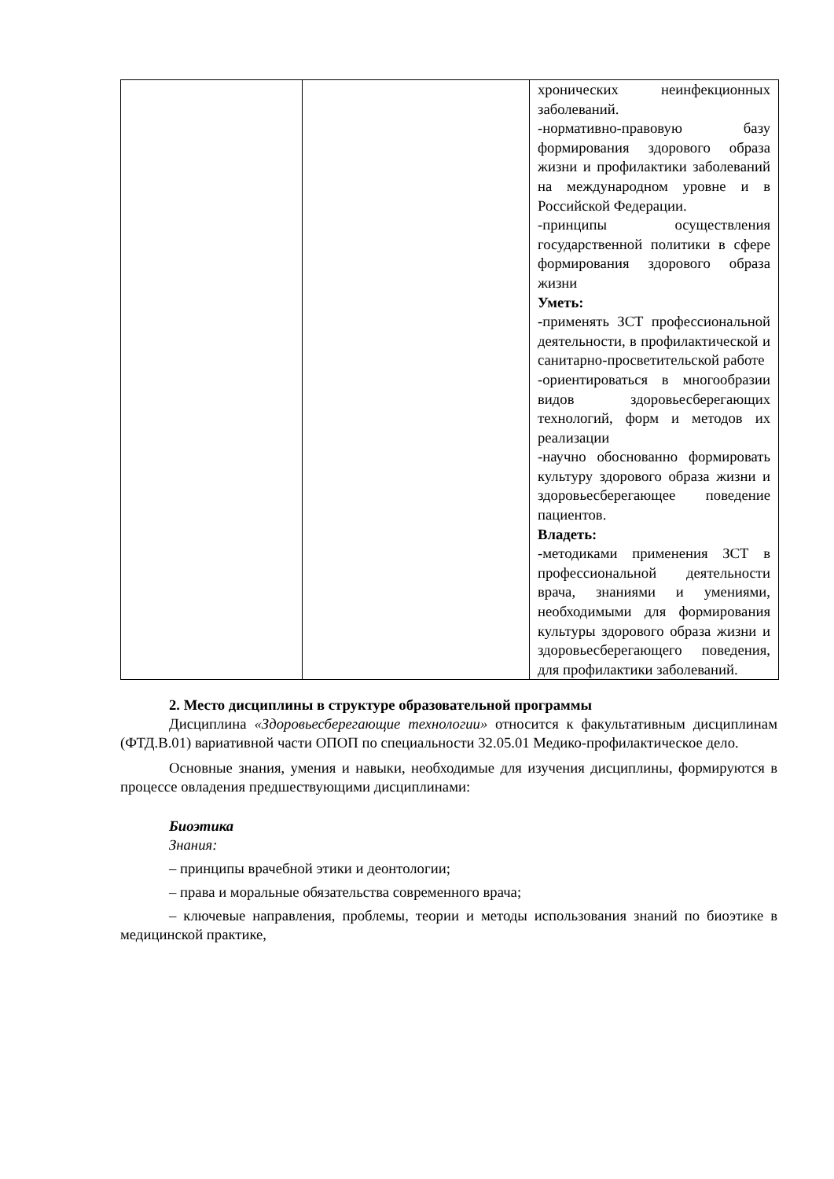| | | хронических неинфекционных заболеваний. -нормативно-правовую базу формирования здорового образа жизни и профилактики заболеваний на международном уровне и в Российской Федерации. -принципы осуществления государственной политики в сфере формирования здорового образа жизни Уметь: -применять ЗСТ профессиональной деятельности, в профилактической и санитарно-просветительской работе -ориентироваться в многообразии видов здоровьесберегающих технологий, форм и методов их реализации -научно обоснованно формировать культуру здорового образа жизни и здоровьесберегающее поведение пациентов. Владеть: -методиками применения ЗСТ в профессиональной деятельности врача, знаниями и умениями, необходимыми для формирования культуры здорового образа жизни и здоровьесберегающего поведения, для профилактики заболеваний. |
2. Место дисциплины в структуре образовательной программы
Дисциплина «Здоровьесберегающие технологии» относится к факультативным дисциплинам (ФТД.В.01) вариативной части ОПОП по специальности 32.05.01 Медико-профилактическое дело.
Основные знания, умения и навыки, необходимые для изучения дисциплины, формируются в процессе овладения предшествующими дисциплинами:
Биоэтика
Знания:
– принципы врачебной этики и деонтологии;
– права и моральные обязательства современного врача;
– ключевые направления, проблемы, теории и методы использования знаний по биоэтике в медицинской практике,